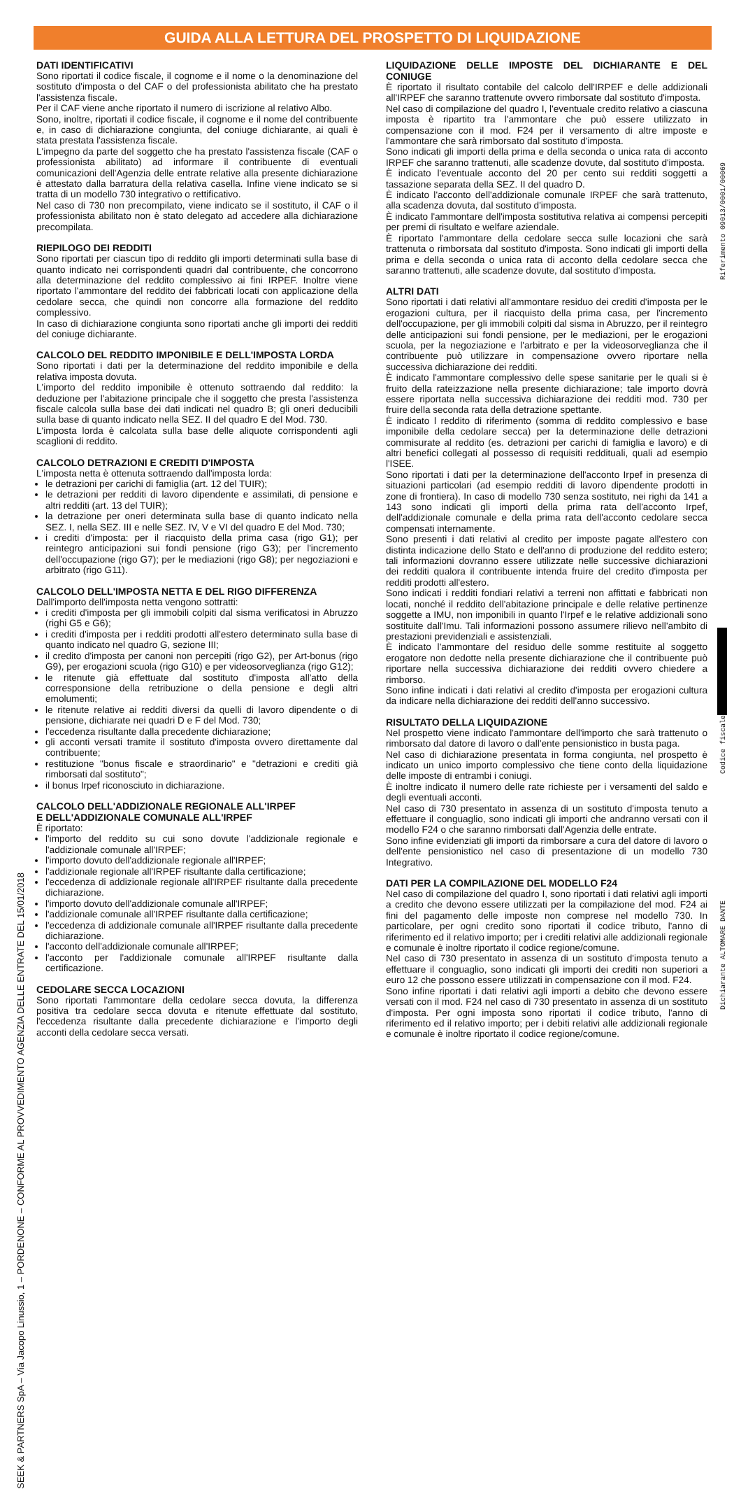GUIDA ALLA LETTURA DEL PROSPETTO DI LIQUIDAZIONE
SEEK & PARTNERS SpA – Via Jacopo Linussio, 1 – PORDENONE – CONFORME AL PROVVEDIMENTO AGENZIA DELLE ENTRATE DEL 15/01/2018
Riferimento 09013/0001/00069
Codice fiscale
Dichiarante ALTOMARE DANTE
DATI IDENTIFICATIVI
Sono riportati il codice fiscale, il cognome e il nome o la denominazione del sostituto d'imposta o del CAF o del professionista abilitato che ha prestato l'assistenza fiscale.
Per il CAF viene anche riportato il numero di iscrizione al relativo Albo.
Sono, inoltre, riportati il codice fiscale, il cognome e il nome del contribuente e, in caso di dichiarazione congiunta, del coniuge dichiarante, ai quali è stata prestata l'assistenza fiscale.
L'impegno da parte del soggetto che ha prestato l'assistenza fiscale (CAF o professionista abilitato) ad informare il contribuente di eventuali comunicazioni dell'Agenzia delle entrate relative alla presente dichiarazione è attestato dalla barratura della relativa casella. Infine viene indicato se si tratta di un modello 730 integrativo o rettificativo.
Nel caso di 730 non precompilato, viene indicato se il sostituto, il CAF o il professionista abilitato non è stato delegato ad accedere alla dichiarazione precompilata.
RIEPILOGO DEI REDDITI
Sono riportati per ciascun tipo di reddito gli importi determinati sulla base di quanto indicato nei corrispondenti quadri dal contribuente, che concorrono alla determinazione del reddito complessivo ai fini IRPEF. Inoltre viene riportato l'ammontare del reddito dei fabbricati locati con applicazione della cedolare secca, che quindi non concorre alla formazione del reddito complessivo.
In caso di dichiarazione congiunta sono riportati anche gli importi dei redditi del coniuge dichiarante.
CALCOLO DEL REDDITO IMPONIBILE E DELL'IMPOSTA LORDA
Sono riportati i dati per la determinazione del reddito imponibile e della relativa imposta dovuta.
L'importo del reddito imponibile è ottenuto sottraendo dal reddito: la deduzione per l'abitazione principale che il soggetto che presta l'assistenza fiscale calcola sulla base dei dati indicati nel quadro B; gli oneri deducibili sulla base di quanto indicato nella SEZ. II del quadro E del Mod. 730.
L'imposta lorda è calcolata sulla base delle aliquote corrispondenti agli scaglioni di reddito.
CALCOLO DETRAZIONI E CREDITI D'IMPOSTA
L'imposta netta è ottenuta sottraendo dall'imposta lorda:
le detrazioni per carichi di famiglia (art. 12 del TUIR);
le detrazioni per redditi di lavoro dipendente e assimilati, di pensione e altri redditi (art. 13 del TUIR);
la detrazione per oneri determinata sulla base di quanto indicato nella SEZ. I, nella SEZ. III e nelle SEZ. IV, V e VI del quadro E del Mod. 730;
i crediti d'imposta: per il riacquisto della prima casa (rigo G1); per reintegro anticipazioni sui fondi pensione (rigo G3); per l'incremento dell'occupazione (rigo G7); per le mediazioni (rigo G8); per negoziazioni e arbitrato (rigo G11).
CALCOLO DELL'IMPOSTA NETTA E DEL RIGO DIFFERENZA
Dall'importo dell'imposta netta vengono sottratti:
i crediti d'imposta per gli immobili colpiti dal sisma verificatosi in Abruzzo (righi G5 e G6);
i crediti d'imposta per i redditi prodotti all'estero determinato sulla base di quanto indicato nel quadro G, sezione III;
il credito d'imposta per canoni non percepiti (rigo G2), per Art-bonus (rigo G9), per erogazioni scuola (rigo G10) e per videosorveglianza (rigo G12);
le ritenute già effettuate dal sostituto d'imposta all'atto della corresponsione della retribuzione o della pensione e degli altri emolumenti;
le ritenute relative ai redditi diversi da quelli di lavoro dipendente o di pensione, dichiarate nei quadri D e F del Mod. 730;
l'eccedenza risultante dalla precedente dichiarazione;
gli acconti versati tramite il sostituto d'imposta ovvero direttamente dal contribuente;
restituzione "bonus fiscale e straordinario" e "detrazioni e crediti già rimborsati dal sostituto";
il bonus Irpef riconosciuto in dichiarazione.
CALCOLO DELL'ADDIZIONALE REGIONALE ALL'IRPEF
E DELL'ADDIZIONALE COMUNALE ALL'IRPEF
È riportato:
l'importo del reddito su cui sono dovute l'addizionale regionale e l'addizionale comunale all'IRPEF;
l'importo dovuto dell'addizionale regionale all'IRPEF;
l'addizionale regionale all'IRPEF risultante dalla certificazione;
l'eccedenza di addizionale regionale all'IRPEF risultante dalla precedente dichiarazione.
l'importo dovuto dell'addizionale comunale all'IRPEF;
l'addizionale comunale all'IRPEF risultante dalla certificazione;
l'eccedenza di addizionale comunale all'IRPEF risultante dalla precedente dichiarazione.
l'acconto dell'addizionale comunale all'IRPEF;
l'acconto per l'addizionale comunale all'IRPEF risultante dalla certificazione.
CEDOLARE SECCA LOCAZIONI
Sono riportati l'ammontare della cedolare secca dovuta, la differenza positiva tra cedolare secca dovuta e ritenute effettuate dal sostituto, l'eccedenza risultante dalla precedente dichiarazione e l'importo degli acconti della cedolare secca versati.
LIQUIDAZIONE DELLE IMPOSTE DEL DICHIARANTE E DEL CONIUGE
È riportato il risultato contabile del calcolo dell'IRPEF e delle addizionali all'IRPEF che saranno trattenute ovvero rimborsate dal sostituto d'imposta.
Nel caso di compilazione del quadro I, l'eventuale credito relativo a ciascuna imposta è ripartito tra l'ammontare che può essere utilizzato in compensazione con il mod. F24 per il versamento di altre imposte e l'ammontare che sarà rimborsato dal sostituto d'imposta.
Sono indicati gli importi della prima e della seconda o unica rata di acconto IRPEF che saranno trattenuti, alle scadenze dovute, dal sostituto d'imposta.
È indicato l'eventuale acconto del 20 per cento sui redditi soggetti a tassazione separata della SEZ. II del quadro D.
È indicato l'acconto dell'addizionale comunale IRPEF che sarà trattenuto, alla scadenza dovuta, dal sostituto d'imposta.
È indicato l'ammontare dell'imposta sostitutiva relativa ai compensi percepiti per premi di risultato e welfare aziendale.
È riportato l'ammontare della cedolare secca sulle locazioni che sarà trattenuta o rimborsata dal sostituto d'imposta. Sono indicati gli importi della prima e della seconda o unica rata di acconto della cedolare secca che saranno trattenuti, alle scadenze dovute, dal sostituto d'imposta.
ALTRI DATI
Sono riportati i dati relativi all'ammontare residuo dei crediti d'imposta per le erogazioni cultura, per il riacquisto della prima casa, per l'incremento dell'occupazione, per gli immobili colpiti dal sisma in Abruzzo, per il reintegro delle anticipazioni sui fondi pensione, per le mediazioni, per le erogazioni scuola, per la negoziazione e l'arbitrato e per la videosorveglianza che il contribuente può utilizzare in compensazione ovvero riportare nella successiva dichiarazione dei redditi.
È indicato l'ammontare complessivo delle spese sanitarie per le quali si è fruito della rateizzazione nella presente dichiarazione; tale importo dovrà essere riportata nella successiva dichiarazione dei redditi mod. 730 per fruire della seconda rata della detrazione spettante.
È indicato l reddito di riferimento (somma di reddito complessivo e base imponibile della cedolare secca) per la determinazione delle detrazioni commisurate al reddito (es. detrazioni per carichi di famiglia e lavoro) e di altri benefici collegati al possesso di requisiti reddituali, quali ad esempio l'ISEE.
Sono riportati i dati per la determinazione dell'acconto Irpef in presenza di situazioni particolari (ad esempio redditi di lavoro dipendente prodotti in zone di frontiera). In caso di modello 730 senza sostituto, nei righi da 141 a 143 sono indicati gli importi della prima rata dell'acconto Irpef, dell'addizionale comunale e della prima rata dell'acconto cedolare secca compensati internamente.
Sono presenti i dati relativi al credito per imposte pagate all'estero con distinta indicazione dello Stato e dell'anno di produzione del reddito estero; tali informazioni dovranno essere utilizzate nelle successive dichiarazioni dei redditi qualora il contribuente intenda fruire del credito d'imposta per redditi prodotti all'estero.
Sono indicati i redditi fondiari relativi a terreni non affittati e fabbricati non locati, nonché il reddito dell'abitazione principale e delle relative pertinenze soggette a IMU, non imponibili in quanto l'Irpef e le relative addizionali sono sostituite dall'Imu. Tali informazioni possono assumere rilievo nell'ambito di prestazioni previdenziali e assistenziali.
È indicato l'ammontare del residuo delle somme restituite al soggetto erogatore non dedotte nella presente dichiarazione che il contribuente può riportare nella successiva dichiarazione dei redditi ovvero chiedere a rimborso.
Sono infine indicati i dati relativi al credito d'imposta per erogazioni cultura da indicare nella dichiarazione dei redditi dell'anno successivo.
RISULTATO DELLA LIQUIDAZIONE
Nel prospetto viene indicato l'ammontare dell'importo che sarà trattenuto o rimborsato dal datore di lavoro o dall'ente pensionistico in busta paga.
Nel caso di dichiarazione presentata in forma congiunta, nel prospetto è indicato un unico importo complessivo che tiene conto della liquidazione delle imposte di entrambi i coniugi.
È inoltre indicato il numero delle rate richieste per i versamenti del saldo e degli eventuali acconti.
Nel caso di 730 presentato in assenza di un sostituto d'imposta tenuto a effettuare il conguaglio, sono indicati gli importi che andranno versati con il modello F24 o che saranno rimborsati dall'Agenzia delle entrate.
Sono infine evidenziati gli importi da rimborsare a cura del datore di lavoro o dell'ente pensionistico nel caso di presentazione di un modello 730 Integrativo.
DATI PER LA COMPILAZIONE DEL MODELLO F24
Nel caso di compilazione del quadro I, sono riportati i dati relativi agli importi a credito che devono essere utilizzati per la compilazione del mod. F24 ai fini del pagamento delle imposte non comprese nel modello 730. In particolare, per ogni credito sono riportati il codice tributo, l'anno di riferimento ed il relativo importo; per i crediti relativi alle addizionali regionale e comunale è inoltre riportato il codice regione/comune.
Nel caso di 730 presentato in assenza di un sostituto d'imposta tenuto a effettuare il conguaglio, sono indicati gli importi dei crediti non superiori a euro 12 che possono essere utilizzati in compensazione con il mod. F24.
Sono infine riportati i dati relativi agli importi a debito che devono essere versati con il mod. F24 nel caso di 730 presentato in assenza di un sostituto d'imposta. Per ogni imposta sono riportati il codice tributo, l'anno di riferimento ed il relativo importo; per i debiti relativi alle addizionali regionale e comunale è inoltre riportato il codice regione/comune.